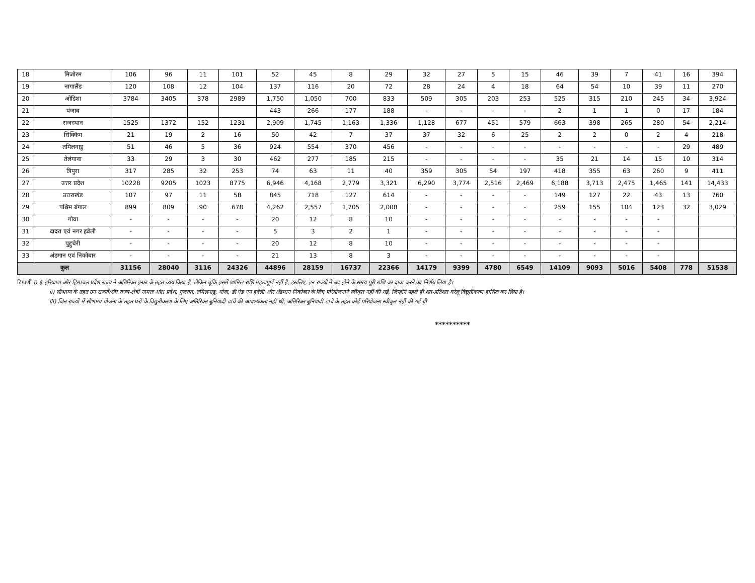| 18 | मिजोरम | 106 | 96 | 11 | 101 | 52 | 45 | 8 | 29 | 32 | 27 | 5 | 15 | 46 | 39 | 7 | 41 | 16 | 394 |
| 19 | नागालैंड | 120 | 108 | 12 | 104 | 137 | 116 | 20 | 72 | 28 | 24 | 4 | 18 | 64 | 54 | 10 | 39 | 11 | 270 |
| 20 | ओडिशा | 3784 | 3405 | 378 | 2989 | 1,750 | 1,050 | 700 | 833 | 509 | 305 | 203 | 253 | 525 | 315 | 210 | 245 | 34 | 3,924 |
| 21 | पंजाब | | | | | 443 | 266 | 177 | 188 | - | - | - | - | 2 | 1 | 1 | 0 | 17 | 184 |
| 22 | राजस्थान | 1525 | 1372 | 152 | 1231 | 2,909 | 1,745 | 1,163 | 1,336 | 1,128 | 677 | 451 | 579 | 663 | 398 | 265 | 280 | 54 | 2,214 |
| 23 | सिक्किम | 21 | 19 | 2 | 16 | 50 | 42 | 7 | 37 | 37 | 32 | 6 | 25 | 2 | 2 | 0 | 2 | 4 | 218 |
| 24 | तमिलनाडु | 51 | 46 | 5 | 36 | 924 | 554 | 370 | 456 | - | - | - | - | - | - | - | - | 29 | 489 |
| 25 | तेलंगाना | 33 | 29 | 3 | 30 | 462 | 277 | 185 | 215 | - | - | - | - | 35 | 21 | 14 | 15 | 10 | 314 |
| 26 | त्रिपुरा | 317 | 285 | 32 | 253 | 74 | 63 | 11 | 40 | 359 | 305 | 54 | 197 | 418 | 355 | 63 | 260 | 9 | 411 |
| 27 | उत्तर प्रदेश | 10228 | 9205 | 1023 | 8775 | 6,946 | 4,168 | 2,779 | 3,321 | 6,290 | 3,774 | 2,516 | 2,469 | 6,188 | 3,713 | 2,475 | 1,465 | 141 | 14,433 |
| 28 | उत्तराखंड | 107 | 97 | 11 | 58 | 845 | 718 | 127 | 614 | - | - | - | - | 149 | 127 | 22 | 43 | 13 | 760 |
| 29 | पश्चिम बंगाल | 899 | 809 | 90 | 678 | 4,262 | 2,557 | 1,705 | 2,008 | - | - | - | - | 259 | 155 | 104 | 123 | 32 | 3,029 |
| 30 | गोवा | - | - | - | - | 20 | 12 | 8 | 10 | - | - | - | - | - | - | - | - | | |
| 31 | दादरा एवं नगर हवेली | - | - | - | - | 5 | 3 | 2 | 1 | - | - | - | - | - | - | - | - | | |
| 32 | पुद्दुचेरी | - | - | - | - | 20 | 12 | 8 | 10 | - | - | - | - | - | - | - | - | | |
| 33 | अंडमान एवं निकोबार | - | - | - | - | 21 | 13 | 8 | 3 | - | - | - | - | - | - | - | - | | |
| कुल | | 31156 | 28040 | 3116 | 24326 | 44896 | 28159 | 16737 | 22366 | 14179 | 9399 | 4780 | 6549 | 14109 | 9093 | 5016 | 5408 | 778 | 51538 |
टिप्पणी i) $ हरियाणा और हिमाचल प्रदेश राज्य ने अतिरिक्त इन्फ्रा के तहत व्यय किया है, लेकिन चूंकि इसमें शामिल राशि महत्वपूर्ण नहीं है, इसलिए, इन राज्यों ने बंद होने के समय पूरी राशि का दावा करने का निर्णय लिया है।
ii) सौभाग्य के तहत उन राज्यों/संघ राज्य-क्षेत्रों नामतः आंध्र प्रदेश, गुजरात, तमिलनाडु, गोवा, डी एंड एन हवेली और अंडमान निकोबार के लिए परियोजनाएं स्वीकृत नहीं की गईं, जिन्होंने पहले ही शत-प्रतिशत घरेलू विद्युतीकरण हासिल कर लिया है।
iii) जिन राज्यों में सौभाग्य योजना के तहत घरों के विद्युतीकरण के लिए अतिरिक्त बुनियादी ढांचे की आवश्यकता नहीं थी, अतिरिक्त बुनियादी ढांचे के तहत कोई परियोजना स्वीकृत नहीं की गई थी
**********